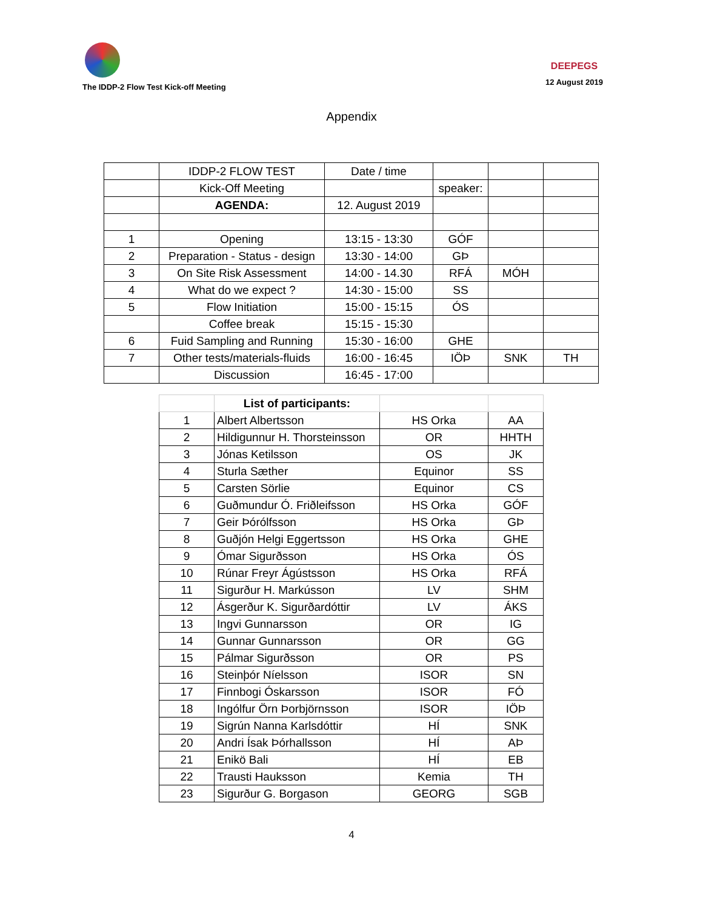The IDDP-2 Flow Test Kick-off Meeting
DEEPEGS
12 August 2019
Appendix
| | IDDP-2 FLOW TEST | Date / time | | | |
| | Kick-Off Meeting | | speaker: | | |
| | AGENDA: | 12. August 2019 | | | |
| 1 | Opening | 13:15 - 13:30 | GÓF | | |
| 2 | Preparation - Status - design | 13:30 - 14:00 | GÞ | | |
| 3 | On Site Risk Assessment | 14:00 - 14.30 | RFÁ | MÓH | |
| 4 | What do we expect ? | 14:30 - 15:00 | SS | | |
| 5 | Flow Initiation | 15:00 - 15:15 | ÓS | | |
| | Coffee break | 15:15 - 15:30 | | | |
| 6 | Fuid Sampling and Running | 15:30 - 16:00 | GHE | | |
| 7 | Other tests/materials-fluids | 16:00 - 16:45 | IÖÞ | SNK | TH |
| | Discussion | 16:45 - 17:00 | | | |
| | List of participants: | | |
| 1 | Albert Albertsson | HS Orka | AA |
| 2 | Hildigunnur H. Thorsteinsson | OR | HHTH |
| 3 | Jónas Ketilsson | OS | JK |
| 4 | Sturla Sæther | Equinor | SS |
| 5 | Carsten Sörlie | Equinor | CS |
| 6 | Guðmundur Ó. Friðleifsson | HS Orka | GÓF |
| 7 | Geir Þórólfsson | HS Orka | GÞ |
| 8 | Guðjón Helgi Eggertsson | HS Orka | GHE |
| 9 | Ómar Sigurðsson | HS Orka | ÓS |
| 10 | Rúnar Freyr Ágústsson | HS Orka | RFÁ |
| 11 | Sigurður H. Markússon | LV | SHM |
| 12 | Ásgerður K. Sigurðardóttir | LV | ÁKS |
| 13 | Ingvi Gunnarsson | OR | IG |
| 14 | Gunnar Gunnarsson | OR | GG |
| 15 | Pálmar Sigurðsson | OR | PS |
| 16 | Steinþór Níelsson | ISOR | SN |
| 17 | Finnbogi Óskarsson | ISOR | FÓ |
| 18 | Ingólfur Örn Þorbjörnsson | ISOR | IÖÞ |
| 19 | Sigrún Nanna Karlsdóttir | HÍ | SNK |
| 20 | Andri Ísak Þórhallsson | HÍ | AÞ |
| 21 | Enikö Bali | HÍ | EB |
| 22 | Trausti Hauksson | Kemia | TH |
| 23 | Sigurður G. Borgason | GEORG | SGB |
4